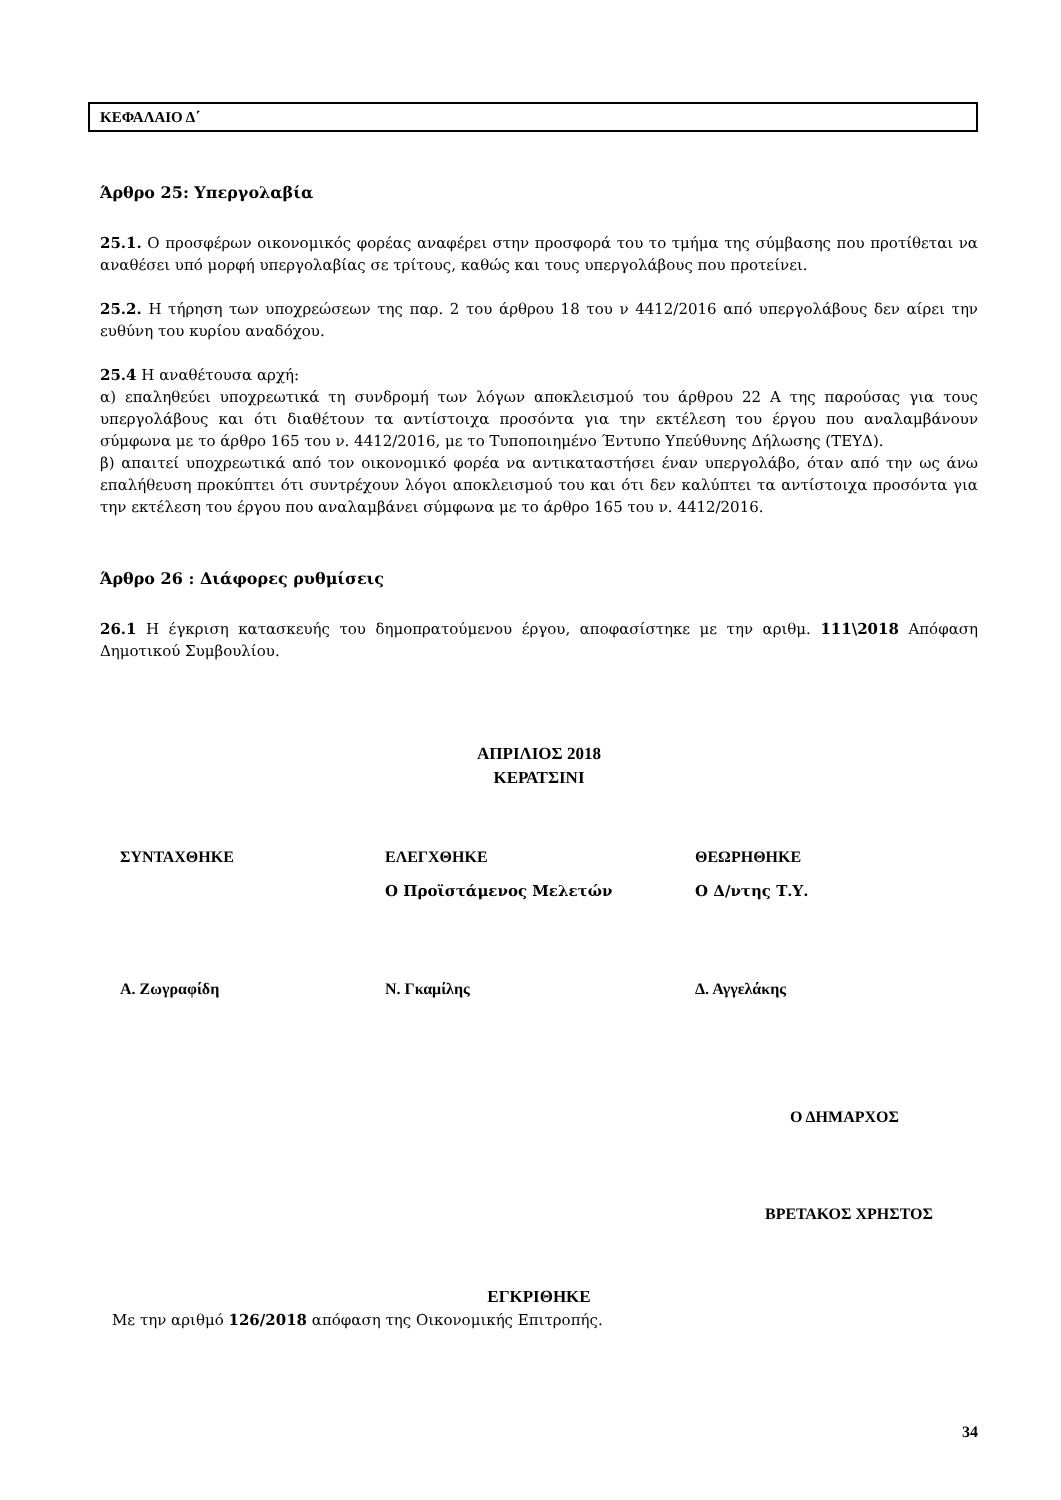ΚΕΦΑΛΑΙΟ Δ΄
Άρθρο 25: Υπεργολαβία
25.1. Ο προσφέρων οικονομικός φορέας αναφέρει στην προσφορά του το τμήμα της σύμβασης που προτίθεται να αναθέσει υπό μορφή υπεργολαβίας σε τρίτους, καθώς και τους υπεργολάβους που προτείνει.
25.2. Η τήρηση των υποχρεώσεων της παρ. 2 του άρθρου 18 του ν 4412/2016 από υπεργολάβους δεν αίρει την ευθύνη του κυρίου αναδόχου.
25.4 Η αναθέτουσα αρχή:
α) επαληθεύει υποχρεωτικά τη συνδρομή των λόγων αποκλεισμού του άρθρου 22 Α της παρούσας για τους υπεργολάβους και ότι διαθέτουν τα αντίστοιχα προσόντα για την εκτέλεση του έργου που αναλαμβάνουν σύμφωνα με το άρθρο 165 του ν. 4412/2016, με το Τυποποιημένο Έντυπο Υπεύθυνης Δήλωσης (ΤΕΥΔ).
β) απαιτεί υποχρεωτικά από τον οικονομικό φορέα να αντικαταστήσει έναν υπεργολάβο, όταν από την ως άνω επαλήθευση προκύπτει ότι συντρέχουν λόγοι αποκλεισμού του και ότι δεν καλύπτει τα αντίστοιχα προσόντα για την εκτέλεση του έργου που αναλαμβάνει σύμφωνα με το άρθρο 165 του ν. 4412/2016.
Άρθρο 26 : Διάφορες ρυθμίσεις
26.1 Η έγκριση κατασκευής του δημοπρατούμενου έργου, αποφασίστηκε με την αριθμ. 111\2018 Απόφαση Δημοτικού Συμβουλίου.
ΑΠΡΙΛΙΟΣ 2018
ΚΕΡΑΤΣΙΝΙ
| ΣΥΝΤΑΧΘΗΚΕ | ΕΛΕΓΧΘΗΚΕ | ΘΕΩΡΗΘΗΚΕ |
| | Ο Προϊστάμενος Μελετών | Ο Δ/ντης Τ.Υ. |
| Α. Ζωγραφίδη | Ν. Γκαμίλης | Δ. Αγγελάκης |
Ο ΔΗΜΑΡΧΟΣ
ΒΡΕΤΑΚΟΣ ΧΡΗΣΤΟΣ
ΕΓΚΡΙΘΗΚΕ
Με την αριθμό 126/2018 απόφαση της Οικονομικής Επιτροπής.
34